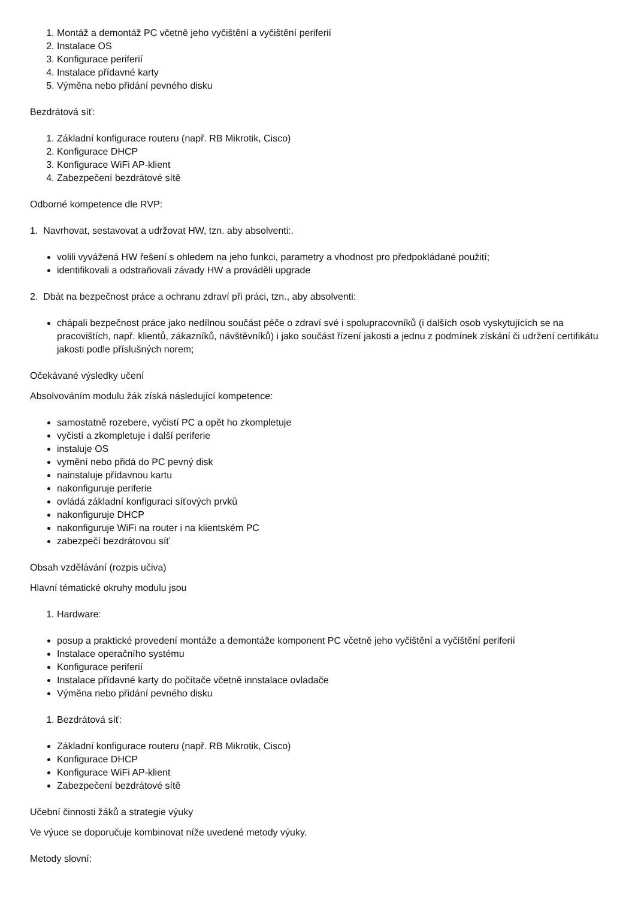1. Montáž a demontáž PC včetně jeho vyčištění a vyčištění periferií
2. Instalace OS
3. Konfigurace periferií
4. Instalace přídavné karty
5. Výměna nebo přidání pevného disku
Bezdrátová síť:
1. Základní konfigurace routeru (např. RB Mikrotik, Cisco)
2. Konfigurace DHCP
3. Konfigurace WiFi AP-klient
4. Zabezpečení bezdrátové sítě
Odborné kompetence dle RVP:
1. Navrhovat, sestavovat a udržovat HW, tzn. aby absolventi:.
volili vyvážená HW řešení s ohledem na jeho funkci, parametry a vhodnost pro předpokládané použití;
identifikovali a odstraňovali závady HW a prováděli upgrade
2. Dbát na bezpečnost práce a ochranu zdraví při práci, tzn., aby absolventi:
chápali bezpečnost práce jako nedílnou součást péče o zdraví své i spolupracovníků (i dalších osob vyskytujících se na pracovištích, např. klientů, zákazníků, návštěvníků) i jako součást řízení jakosti a jednu z podmínek získání či udržení certifikátu jakosti podle příslušných norem;
Očekávané výsledky učení
Absolvováním modulu žák získá následující kompetence:
samostatně rozebere, vyčistí PC a opět ho zkompletuje
vyčistí a zkompletuje i další periferie
instaluje OS
vymění nebo přidá do PC pevný disk
nainstaluje přídavnou kartu
nakonfiguruje periferie
ovládá základní konfiguraci síťových prvků
nakonfiguruje DHCP
nakonfiguruje WiFi na router i na klientském PC
zabezpečí bezdrátovou síť
Obsah vzdělávání (rozpis učiva)
Hlavní tématické okruhy modulu jsou
1. Hardware:
posup a praktické provedení montáže a demontáže komponent PC včetně jeho vyčištění a vyčištění periferií
Instalace operačního systému
Konfigurace periferií
Instalace přídavné karty do počítače včetně innstalace ovladače
Výměna nebo přidání pevného disku
1. Bezdrátová síť:
Základní konfigurace routeru (např. RB Mikrotik, Cisco)
Konfigurace DHCP
Konfigurace WiFi AP-klient
Zabezpečení bezdrátové sítě
Učební činnosti žáků a strategie výuky
Ve výuce se doporučuje kombinovat níže uvedené metody výuky.
Metody slovní: